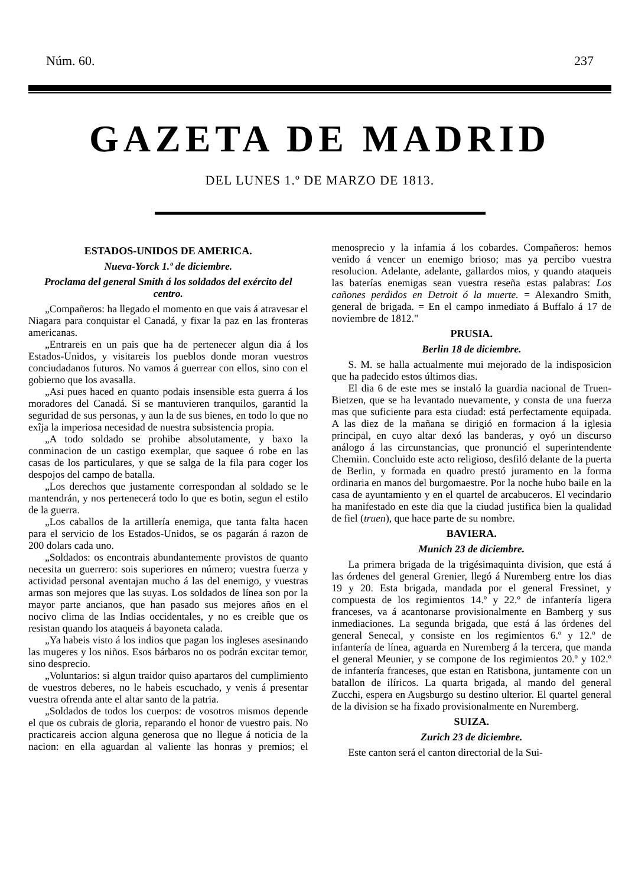Núm. 60. 237
GAZETA DE MADRID
DEL LUNES 1.º DE MARZO DE 1813.
ESTADOS-UNIDOS DE AMERICA.
Nueva-Yorck 1.º de diciembre.
Proclama del general Smith á los soldados del exército del centro.
„Compañeros: ha llegado el momento en que vais á atravesar el Niagara para conquistar el Canadá, y fixar la paz en las fronteras americanas.
„Entrareis en un pais que ha de pertenecer algun dia á los Estados-Unidos, y visitareis los pueblos donde moran vuestros conciudadanos futuros. No vamos á guerrear con ellos, sino con el gobierno que los avasalla.
„Asi pues haced en quanto podais insensible esta guerra á los moradores del Canadá. Si se mantuvieren tranquilos, garantid la seguridad de sus personas, y aun la de sus bienes, en todo lo que no exîja la imperiosa necesidad de nuestra subsistencia propia.
„A todo soldado se prohibe absolutamente, y baxo la conminacion de un castigo exemplar, que saquee ó robe en las casas de los particulares, y que se salga de la fila para coger los despojos del campo de batalla.
„Los derechos que justamente correspondan al soldado se le mantendrán, y nos pertenecerá todo lo que es botin, segun el estilo de la guerra.
„Los caballos de la artillería enemiga, que tanta falta hacen para el servicio de los Estados-Unidos, se os pagarán á razon de 200 dolars cada uno.
„Soldados: os encontrais abundantemente provistos de quanto necesita un guerrero: sois superiores en número; vuestra fuerza y actividad personal aventajan mucho á las del enemigo, y vuestras armas son mejores que las suyas. Los soldados de línea son por la mayor parte ancianos, que han pasado sus mejores años en el nocivo clima de las Indias occidentales, y no es creible que os resistan quando los ataqueis á bayoneta calada.
„Ya habeis visto á los indios que pagan los ingleses asesinando las mugeres y los niños. Esos bárbaros no os podrán excitar temor, sino desprecio.
„Voluntarios: si algun traidor quiso apartaros del cumplimiento de vuestros deberes, no le habeis escuchado, y venis á presentar vuestra ofrenda ante el altar santo de la patria.
„Soldados de todos los cuerpos: de vosotros mismos depende el que os cubrais de gloria, reparando el honor de vuestro pais. No practicareis accion alguna generosa que no llegue á noticia de la nacion: en ella aguardan al valiente las honras y premios; el menosprecio y la infamia á los cobardes. Compañeros: hemos venido á vencer un enemigo brioso; mas ya percibo vuestra resolucion. Adelante, adelante, gallardos mios, y quando ataqueis las baterías enemigas sean vuestra reseña estas palabras: Los cañones perdidos en Detroit ó la muerte. = Alexandro Smith, general de brigada. = En el campo inmediato á Buffalo á 17 de noviembre de 1812."
PRUSIA.
Berlin 18 de diciembre.
S. M. se halla actualmente mui mejorado de la indisposicion que ha padecido estos últimos dias.
El dia 6 de este mes se instaló la guardia nacional de Truen-Bietzen, que se ha levantado nuevamente, y consta de una fuerza mas que suficiente para esta ciudad: está perfectamente equipada. A las diez de la mañana se dirigió en formacion á la iglesia principal, en cuyo altar dexó las banderas, y oyó un discurso análogo á las circunstancias, que pronunció el superintendente Chemiin. Concluido este acto religioso, desfiló delante de la puerta de Berlin, y formada en quadro prestó juramento en la forma ordinaria en manos del burgomaestre. Por la noche hubo baile en la casa de ayuntamiento y en el quartel de arcabuceros. El vecindario ha manifestado en este dia que la ciudad justifica bien la qualidad de fiel (truen), que hace parte de su nombre.
BAVIERA.
Munich 23 de diciembre.
La primera brigada de la trigésimaquinta division, que está á las órdenes del general Grenier, llegó á Nuremberg entre los dias 19 y 20. Esta brigada, mandada por el general Fressinet, y compuesta de los regimientos 14.º y 22.º de infantería ligera franceses, va á acantonarse provisionalmente en Bamberg y sus inmediaciones. La segunda brigada, que está á las órdenes del general Senecal, y consiste en los regimientos 6.º y 12.º de infantería de línea, aguarda en Nuremberg á la tercera, que manda el general Meunier, y se compone de los regimientos 20.º y 102.º de infantería franceses, que estan en Ratisbona, juntamente con un batallon de ilíricos. La quarta brigada, al mando del general Zucchi, espera en Augsburgo su destino ulterior. El quartel general de la division se ha fixado provisionalmente en Nuremberg.
SUIZA.
Zurich 23 de diciembre.
Este canton será el canton directorial de la Sui-